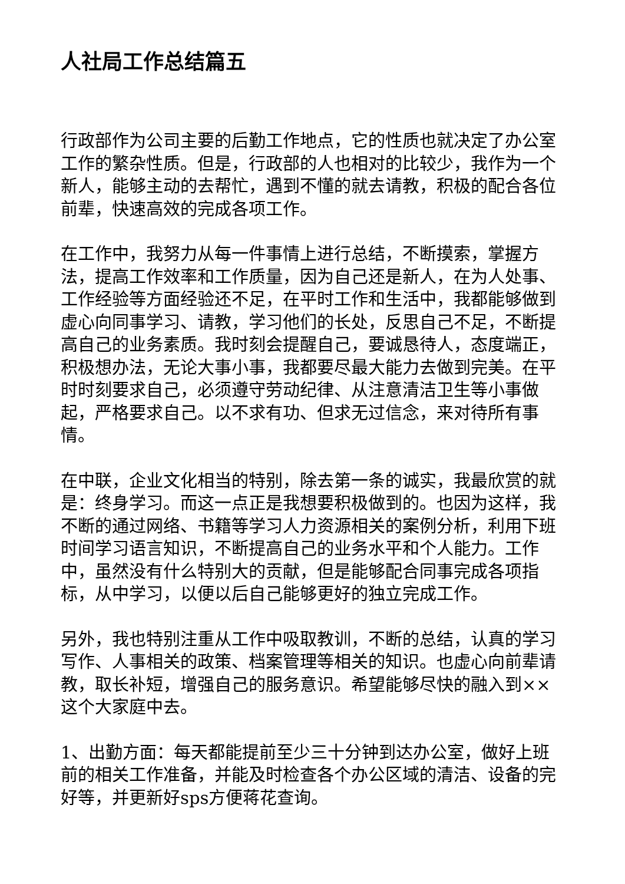人社局工作总结篇五
行政部作为公司主要的后勤工作地点，它的性质也就决定了办公室工作的繁杂性质。但是，行政部的人也相对的比较少，我作为一个新人，能够主动的去帮忙，遇到不懂的就去请教，积极的配合各位前辈，快速高效的完成各项工作。
在工作中，我努力从每一件事情上进行总结，不断摸索，掌握方法，提高工作效率和工作质量，因为自己还是新人，在为人处事、工作经验等方面经验还不足，在平时工作和生活中，我都能够做到虚心向同事学习、请教，学习他们的长处，反思自己不足，不断提高自己的业务素质。我时刻会提醒自己，要诚恳待人，态度端正，积极想办法，无论大事小事，我都要尽最大能力去做到完美。在平时时刻要求自己，必须遵守劳动纪律、从注意清洁卫生等小事做起，严格要求自己。以不求有功、但求无过信念，来对待所有事情。
在中联，企业文化相当的特别，除去第一条的诚实，我最欣赏的就是：终身学习。而这一点正是我想要积极做到的。也因为这样，我不断的通过网络、书籍等学习人力资源相关的案例分析，利用下班时间学习语言知识，不断提高自己的业务水平和个人能力。工作中，虽然没有什么特别大的贡献，但是能够配合同事完成各项指标，从中学习，以便以后自己能够更好的独立完成工作。
另外，我也特别注重从工作中吸取教训，不断的总结，认真的学习写作、人事相关的政策、档案管理等相关的知识。也虚心向前辈请教，取长补短，增强自己的服务意识。希望能够尽快的融入到××这个大家庭中去。
1、出勤方面：每天都能提前至少三十分钟到达办公室，做好上班前的相关工作准备，并能及时检查各个办公区域的清洁、设备的完好等，并更新好sps方便蒋花查询。